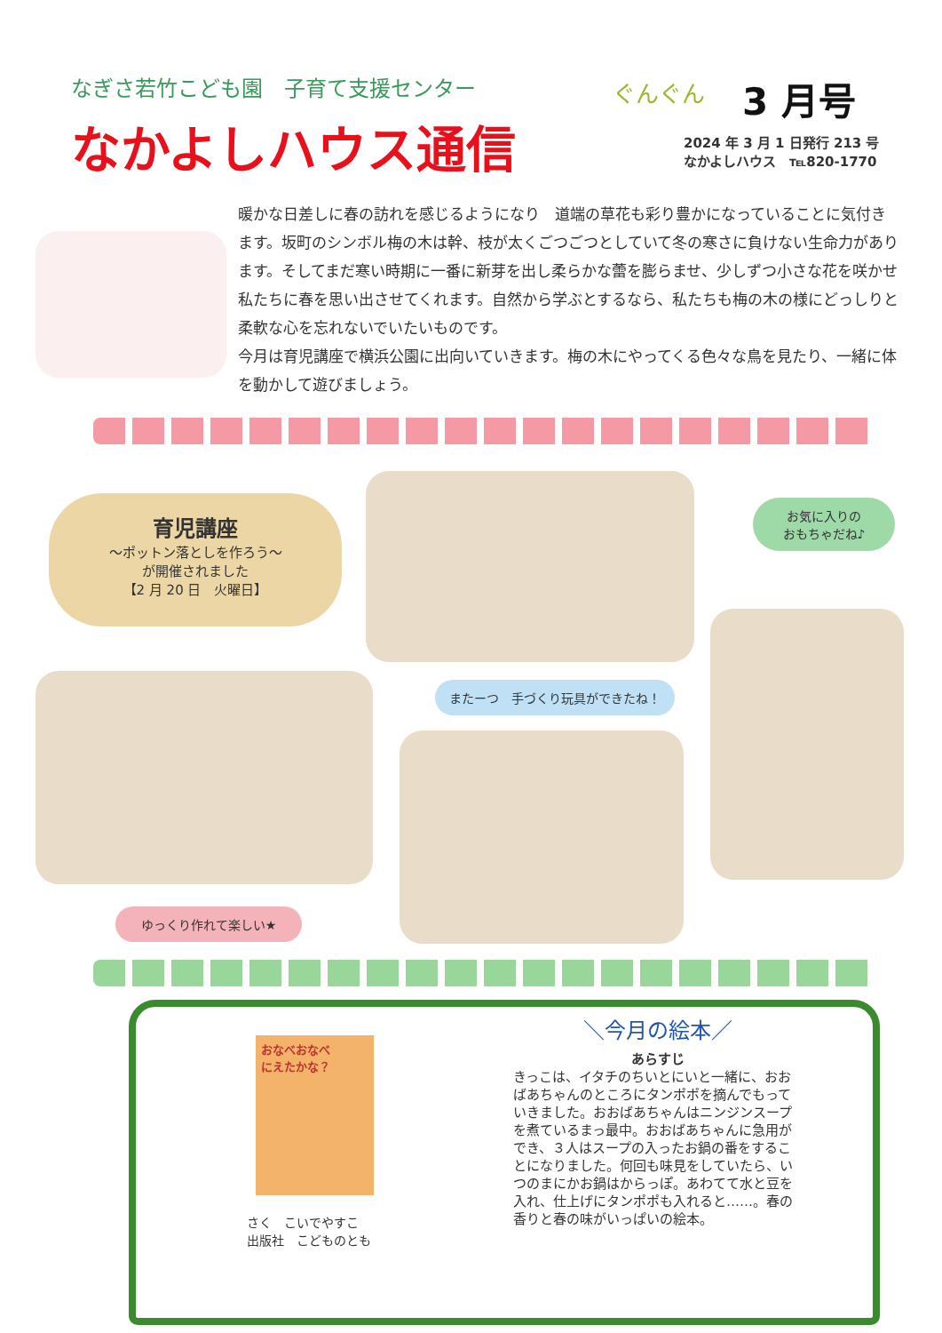なぎさ若竹こども園　子育て支援センター
なかよしハウス通信
ぐんぐん
3 月号
2024 年 3 月 1 日発行 213 号
なかよしハウス　℡820-1770
暖かな日差しに春の訪れを感じるようになり　道端の草花も彩り豊かになっていることに気付きます。坂町のシンボル梅の木は幹、枝が太くごつごつとしていて冬の寒さに負けない生命力があります。そしてまだ寒い時期に一番に新芽を出し柔らかな蕾を膨らませ、少しずつ小さな花を咲かせ私たちに春を思い出させてくれます。自然から学ぶとするなら、私たちも梅の木の様にどっしりと柔軟な心を忘れないでいたいものです。
今月は育児講座で横浜公園に出向いていきます。梅の木にやってくる色々な鳥を見たり、一緒に体を動かして遊びましょう。
育児講座
～ポットン落としを作ろう～
が開催されました
【2 月 20 日　火曜日】
お気に入りの
おもちゃだね♪
またーつ　手づくり玩具ができたね！
ゆっくり作れて楽しい★
おなべおなべ
にえたかな？
さく　こいでやすこ
出版社　こどものとも
＼今月の絵本／
あらすじ
きっこは、イタチのちいとにいと一緒に、おおばあちゃんのところにタンポポを摘んでもっていきました。おおばあちゃんはニンジンスープを煮ているまっ最中。おおばあちゃんに急用ができ、３人はスープの入ったお鍋の番をすることになりました。何回も味見をしていたら、いつのまにかお鍋はからっぽ。あわてて水と豆を入れ、仕上げにタンポポも入れると……。春の香りと春の味がいっぱいの絵本。